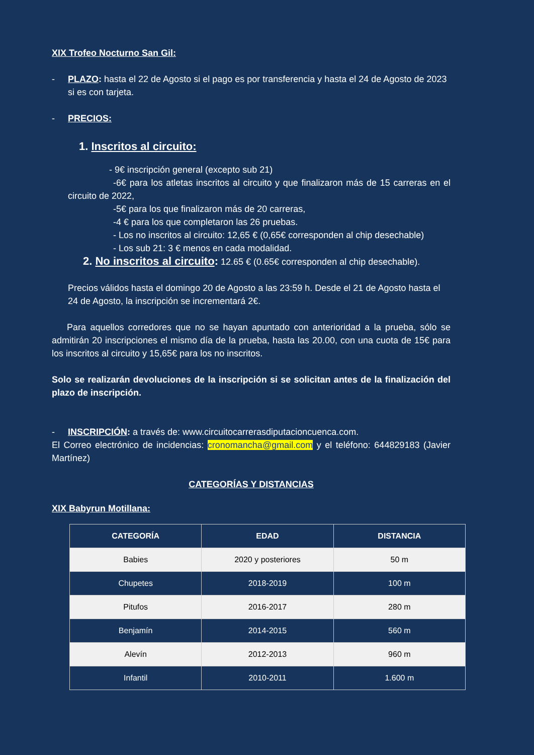XIX Trofeo Nocturno San Gil:
- PLAZO: hasta el 22 de Agosto si el pago es por transferencia y hasta el 24 de Agosto de 2023 si es con tarjeta.
- PRECIOS:
1. Inscritos al circuito:
- 9€ inscripción general (excepto sub 21)
-6€ para los atletas inscritos al circuito y que finalizaron más de 15 carreras en el circuito de 2022,
-5€ para los que finalizaron más de 20 carreras,
-4 € para los que completaron las 26 pruebas.
- Los no inscritos al circuito: 12,65 € (0,65€ corresponden al chip desechable)
- Los sub 21: 3 € menos en cada modalidad.
2. No inscritos al circuito: 12.65 € (0.65€ corresponden al chip desechable).
Precios válidos hasta el domingo 20 de Agosto a las 23:59 h. Desde el 21 de Agosto hasta el 24 de Agosto, la inscripción se incrementará 2€.
Para aquellos corredores que no se hayan apuntado con anterioridad a la prueba, sólo se admitirán 20 inscripciones el mismo día de la prueba, hasta las 20.00, con una cuota de 15€ para los inscritos al circuito y 15,65€ para los no inscritos.
Solo se realizarán devoluciones de la inscripción si se solicitan antes de la finalización del plazo de inscripción.
- INSCRIPCIÓN: a través de: www.circuitocarrerasdiputacioncuenca.com.
El Correo electrónico de incidencias: cronomancha@gmail.com y el teléfono: 644829183 (Javier Martínez)
CATEGORÍAS Y DISTANCIAS
XIX Babyrun Motillana:
| CATEGORÍA | EDAD | DISTANCIA |
| --- | --- | --- |
| Babies | 2020 y posteriores | 50 m |
| Chupetes | 2018-2019 | 100 m |
| Pitufos | 2016-2017 | 280 m |
| Benjamín | 2014-2015 | 560 m |
| Alevín | 2012-2013 | 960 m |
| Infantil | 2010-2011 | 1.600 m |